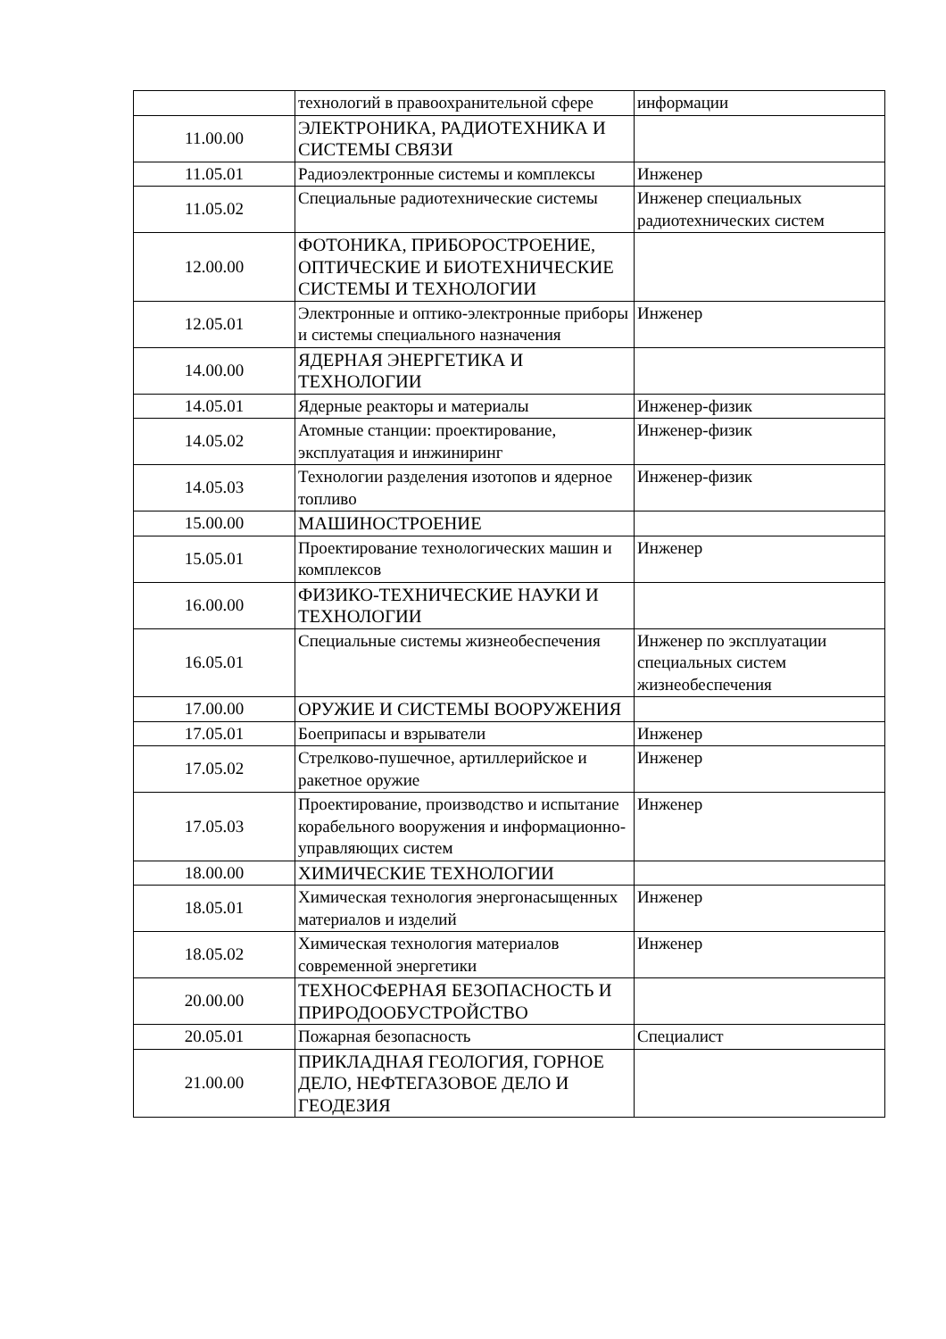| | технологий в правоохранительной сфере | информации |
| 11.00.00 | ЭЛЕКТРОНИКА, РАДИОТЕХНИКА И СИСТЕМЫ СВЯЗИ | |
| 11.05.01 | Радиоэлектронные системы и комплексы | Инженер |
| 11.05.02 | Специальные радиотехнические системы | Инженер специальных радиотехнических систем |
| 12.00.00 | ФОТОНИКА, ПРИБОРОСТРОЕНИЕ, ОПТИЧЕСКИЕ И БИОТЕХНИЧЕСКИЕ СИСТЕМЫ И ТЕХНОЛОГИИ | |
| 12.05.01 | Электронные и оптико-электронные приборы и системы специального назначения | Инженер |
| 14.00.00 | ЯДЕРНАЯ ЭНЕРГЕТИКА И ТЕХНОЛОГИИ | |
| 14.05.01 | Ядерные реакторы и материалы | Инженер-физик |
| 14.05.02 | Атомные станции: проектирование, эксплуатация и инжиниринг | Инженер-физик |
| 14.05.03 | Технологии разделения изотопов и ядерное топливо | Инженер-физик |
| 15.00.00 | МАШИНОСТРОЕНИЕ | |
| 15.05.01 | Проектирование технологических машин и комплексов | Инженер |
| 16.00.00 | ФИЗИКО-ТЕХНИЧЕСКИЕ НАУКИ И ТЕХНОЛОГИИ | |
| 16.05.01 | Специальные системы жизнеобеспечения | Инженер по эксплуатации специальных систем жизнеобеспечения |
| 17.00.00 | ОРУЖИЕ И СИСТЕМЫ ВООРУЖЕНИЯ | |
| 17.05.01 | Боеприпасы и взрыватели | Инженер |
| 17.05.02 | Стрелково-пушечное, артиллерийское и ракетное оружие | Инженер |
| 17.05.03 | Проектирование, производство и испытание корабельного вооружения и информационно-управляющих систем | Инженер |
| 18.00.00 | ХИМИЧЕСКИЕ ТЕХНОЛОГИИ | |
| 18.05.01 | Химическая технология энергонасыщенных материалов и изделий | Инженер |
| 18.05.02 | Химическая технология материалов современной энергетики | Инженер |
| 20.00.00 | ТЕХНОСФЕРНАЯ БЕЗОПАСНОСТЬ И ПРИРОДООБУСТРОЙСТВО | |
| 20.05.01 | Пожарная безопасность | Специалист |
| 21.00.00 | ПРИКЛАДНАЯ ГЕОЛОГИЯ, ГОРНОЕ ДЕЛО, НЕФТЕГАЗОВОЕ ДЕЛО И ГЕОДЕЗИЯ | |